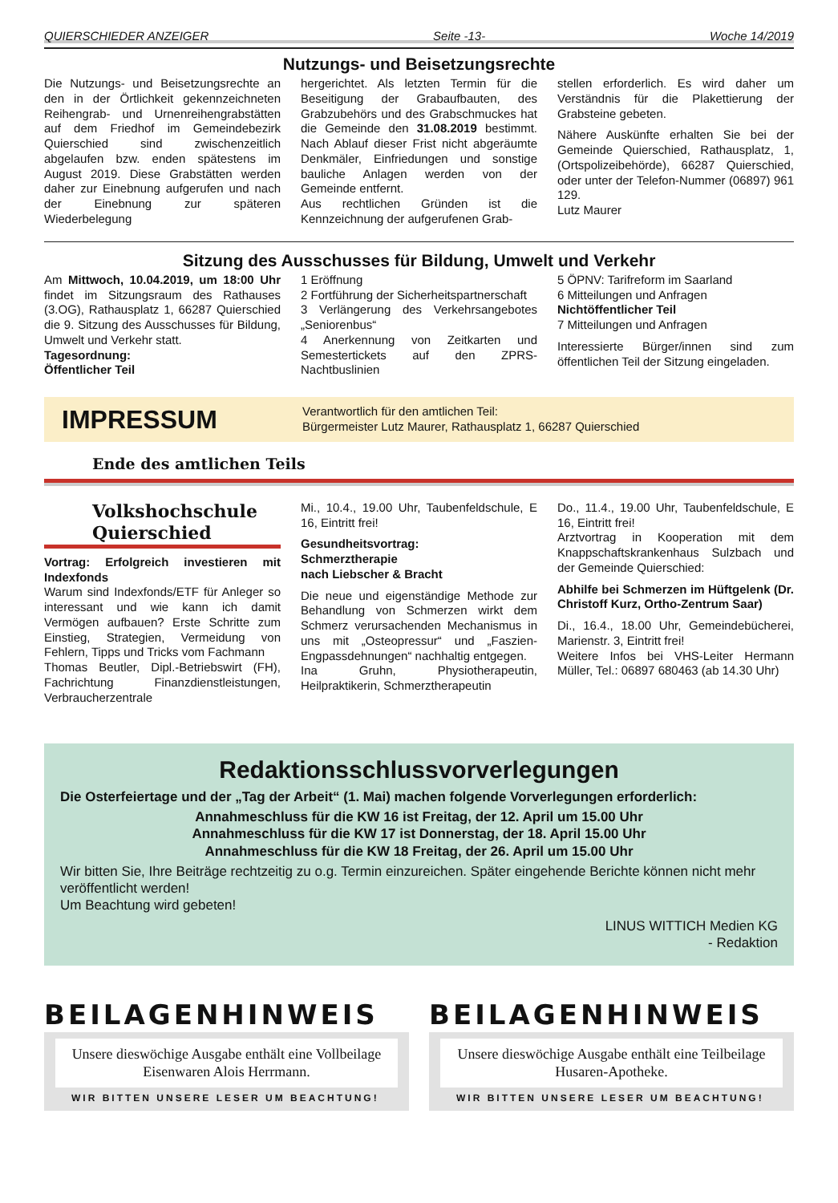QUIERSCHIEDER ANZEIGER Seite -13- Woche 14/2019
Nutzungs- und Beisetzungsrechte
Die Nutzungs- und Beisetzungsrechte an den in der Örtlichkeit gekennzeichneten Reihengrab- und Urnenreihengrabstätten auf dem Friedhof im Gemeindebezirk Quierschied sind zwischenzeitlich abgelaufen bzw. enden spätestens im August 2019. Diese Grabstätten werden daher zur Einebnung aufgerufen und nach der Einebnung zur späteren Wiederbelegung
hergerichtet. Als letzten Termin für die Beseitigung der Grabaufbauten, des Grabzubehörs und des Grabschmuckes hat die Gemeinde den 31.08.2019 bestimmt. Nach Ablauf dieser Frist nicht abgeräumte Denkmäler, Einfriedungen und sonstige bauliche Anlagen werden von der Gemeinde entfernt.
Aus rechtlichen Gründen ist die Kennzeichnung der aufgerufenen Grab-
stellen erforderlich. Es wird daher um Verständnis für die Plakettierung der Grabsteine gebeten.
Nähere Auskünfte erhalten Sie bei der Gemeinde Quierschied, Rathausplatz, 1, (Ortspolizeibehörde), 66287 Quierschied, oder unter der Telefon-Nummer (06897) 961 129.
Lutz Maurer
Sitzung des Ausschusses für Bildung, Umwelt und Verkehr
Am Mittwoch, 10.04.2019, um 18:00 Uhr findet im Sitzungsraum des Rathauses (3.OG), Rathausplatz 1, 66287 Quierschied die 9. Sitzung des Ausschusses für Bildung, Umwelt und Verkehr statt.
Tagesordnung:
Öffentlicher Teil
1 Eröffnung
2 Fortführung der Sicherheitspartnerschaft
3 Verlängerung des Verkehrsangebotes „Seniorenbus“
4 Anerkennung von Zeitkarten und Semestertickets auf den ZPRS-Nachtbuslinien
5 ÖPNV: Tarifreform im Saarland
6 Mitteilungen und Anfragen
Nichtöffentlicher Teil
7 Mitteilungen und Anfragen
Interessierte Bürger/innen sind zum öffentlichen Teil der Sitzung eingeladen.
IMPRESSUM Verantwortlich für den amtlichen Teil:
Bürgermeister Lutz Maurer, Rathausplatz 1, 66287 Quierschied
Ende des amtlichen Teils
Volkshochschule
Quierschied
Vortrag: Erfolgreich investieren mit Indexfonds
Warum sind Indexfonds/ETF für Anleger so interessant und wie kann ich damit Vermögen aufbauen? Erste Schritte zum Einstieg, Strategien, Vermeidung von Fehlern, Tipps und Tricks vom Fachmann
Thomas Beutler, Dipl.-Betriebswirt (FH), Fachrichtung Finanzdienstleistungen, Verbraucherzentrale
Mi., 10.4., 19.00 Uhr, Taubenfeldschule, E 16, Eintritt frei!
Gesundheitsvortrag:
Schmerztherapie
nach Liebscher & Bracht
Die neue und eigenständige Methode zur Behandlung von Schmerzen wirkt dem Schmerz verursachenden Mechanismus in uns mit „Osteopressur“ und „Faszien-Engpassdehnungen“ nachhaltig entgegen.
Ina Gruhn, Physiotherapeutin, Heilpraktikerin, Schmerztherapeutin
Do., 11.4., 19.00 Uhr, Taubenfeldschule, E 16, Eintritt frei!
Arztvortrag in Kooperation mit dem Knappschaftskrankenhaus Sulzbach und der Gemeinde Quierschied:
Abhilfe bei Schmerzen im Hüftgelenk (Dr. Christoff Kurz, Ortho-Zentrum Saar)
Di., 16.4., 18.00 Uhr, Gemeindebücherei, Marienstr. 3, Eintritt frei!
Weitere Infos bei VHS-Leiter Hermann Müller, Tel.: 06897 680463 (ab 14.30 Uhr)
Redaktionsschlussvorverlegungen
Die Osterfeiertage und der „Tag der Arbeit“ (1. Mai) machen folgende Vorverlegungen erforderlich:
Annahmeschluss für die KW 16 ist Freitag, der 12. April um 15.00 Uhr
Annahmeschluss für die KW 17 ist Donnerstag, der 18. April 15.00 Uhr
Annahmeschluss für die KW 18 Freitag, der 26. April um 15.00 Uhr
Wir bitten Sie, Ihre Beiträge rechtzeitig zu o.g. Termin einzureichen. Später eingehende Berichte können nicht mehr veröffentlicht werden!
Um Beachtung wird gebeten!
LINUS WITTICH Medien KG
- Redaktion
BEILAGENHINWEIS
Unsere dieswöchige Ausgabe enthält eine Vollbeilage
Eisenwaren Alois Herrmann.
WIR BITTEN UNSERE LESER UM BEACHTUNG!
BEILAGENHINWEIS
Unsere dieswöchige Ausgabe enthält eine Teilbeilage
Husaren-Apotheke.
WIR BITTEN UNSERE LESER UM BEACHTUNG!